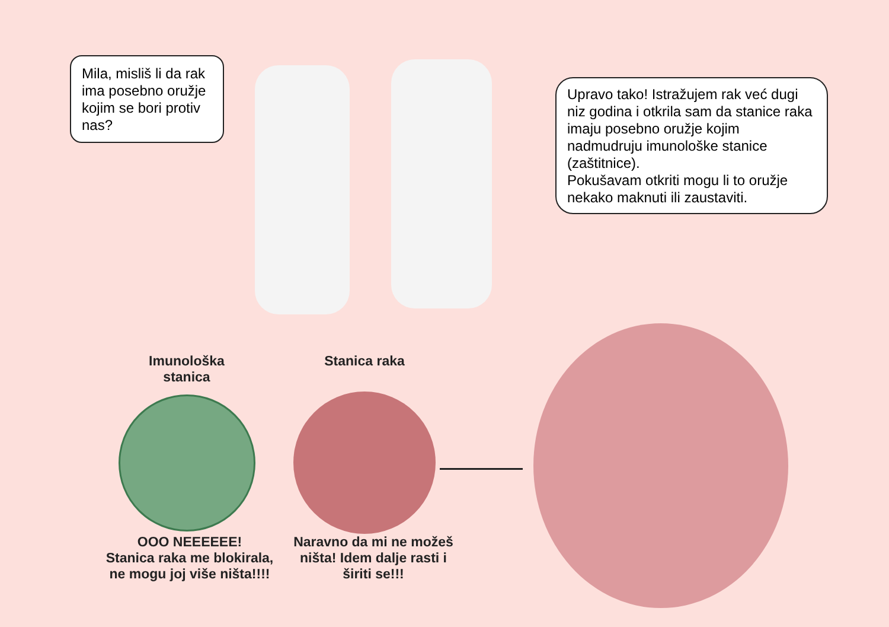Mila, misliš li da rak ima posebno oružje kojim se bori protiv nas?
Upravo tako! Istražujem rak već dugi niz godina i otkrila sam da stanice raka imaju posebno oružje kojim nadmudruju imunološke stanice (zaštitnice).
Pokušavam otkriti mogu li to oružje nekako maknuti ili zaustaviti.
Imunološka stanica
Stanica raka
OOO NEEEEEE!
Stanica raka me blokirala, ne mogu joj više ništa!!!!
Naravno da mi ne možeš ništa! Idem dalje rasti i širiti se!!!